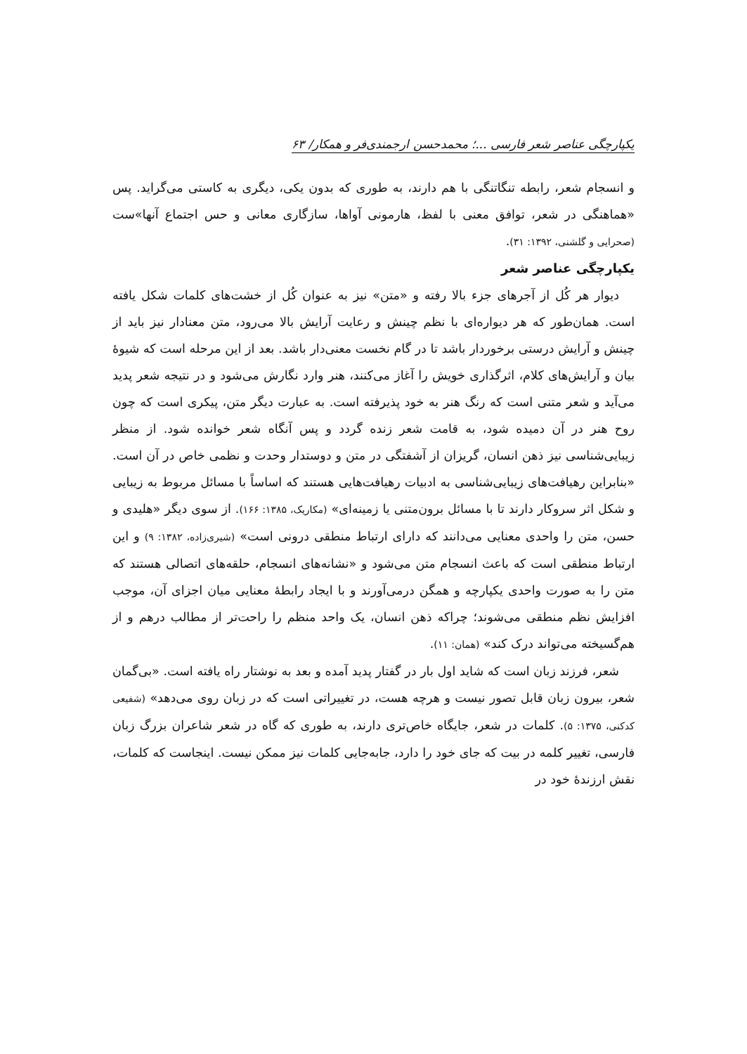یکپارچگی عناصر شعر فارسی ...؛ محمدحسن ارجمندی‌فر و همکار/ ۶۳
و انسجام شعر، رابطه تنگاتنگی با هم دارند، به طوری که بدون یکی، دیگری به کاستی می‌گراید. پس «هماهنگی در شعر، توافق معنی با لفظ، هارمونی آواها، سازگاری معانی و حس اجتماع آنها»ست (صحرایی و گلشنی، ۱۳۹۲: ۳۱).
یکپارچگی عناصر شعر
دیوار هر کُل از آجرهای جزء بالا رفته و «متن» نیز به عنوان کُل از خشت‌های کلمات شکل یافته است. همان‌طور که هر دیواره‌ای با نظم چینش و رعایت آرایش بالا می‌رود، متن معنادار نیز باید از چینش و آرایش درستی برخوردار باشد تا در گام نخست معنی‌دار باشد. بعد از این مرحله است که شیوهٔ بیان و آرایش‌های کلام، اثرگذاری خویش را آغاز می‌کنند، هنر وارد نگارش می‌شود و در نتیجه شعر پدید می‌آید و شعر متنی است که رنگ هنر به خود پذیرفته است. به عبارت دیگر متن، پیکری است که چون روح هنر در آن دمیده شود، به قامت شعر زنده گردد و پس آنگاه شعر خوانده شود. از منظر زیبایی‌شناسی نیز ذهن انسان، گریزان از آشفتگی در متن و دوستدار وحدت و نظمی خاص در آن است. «بنابراین رهیافت‌های زیبایی‌شناسی به ادبیات رهیافت‌هایی هستند که اساساً با مسائل مربوط به زیبایی و شکل اثر سروکار دارند تا با مسائل برون‌متنی یا زمینه‌ای» (مکاریک، ۱۳۸۵: ۱۶۶). از سوی دیگر «هلیدی و حسن، متن را واحدی معنایی می‌دانند که دارای ارتباط منطقی درونی است» (شیری‌زاده، ۱۳۸۲: ۹) و این ارتباط منطقی است که باعث انسجام متن می‌شود و «نشانه‌های انسجام، حلقه‌های اتصالی هستند که متن را به صورت واحدی یکپارچه و همگن درمی‌آورند و با ایجاد رابطهٔ معنایی میان اجزای آن، موجب افزایش نظم منطقی می‌شوند؛ چراکه ذهن انسان، یک واحد منظم را راحت‌تر از مطالب درهم و از هم‌گسیخته می‌تواند درک کند» (همان: ۱۱).
شعر، فرزند زبان است که شاید اول بار در گفتار پدید آمده و بعد به نوشتار راه یافته است. «بی‌گمان شعر، بیرون زبان قابل تصور نیست و هرچه هست، در تغییراتی است که در زبان روی می‌دهد» (شفیعی کدکنی، ۱۳۷۵: ۵). کلمات در شعر، جایگاه خاص‌تری دارند، به طوری که گاه در شعر شاعران بزرگ زبان فارسی، تغییر کلمه در بیت که جای خود را دارد، جابه‌جایی کلمات نیز ممکن نیست. اینجاست که کلمات، نقش ارزندهٔ خود در